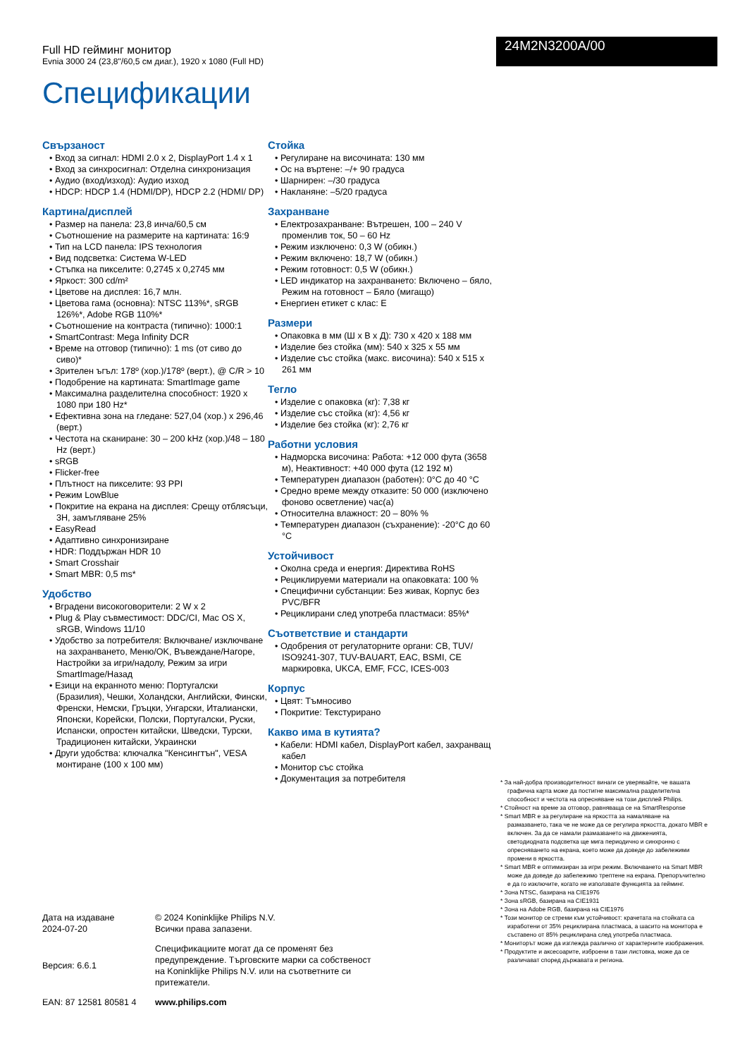Full HD гейминг монитор
Evnia 3000 24 (23,8"/60,5 см диаг.), 1920 x 1080 (Full HD)
24M2N3200A/00
Спецификации
Свързаност
• Вход за сигнал: HDMI 2.0 x 2, DisplayPort 1.4 x 1
• Вход за синхросигнал: Отделна синхронизация
• Аудио (вход/изход): Аудио изход
• HDCP: HDCP 1.4 (HDMI/DP), HDCP 2.2 (HDMI/ DP)
Картина/дисплей
• Размер на панела: 23,8 инча/60,5 см
• Съотношение на размерите на картината: 16:9
• Тип на LCD панела: IPS технология
• Вид подсветка: Система W-LED
• Стъпка на пикселите: 0,2745 x 0,2745 мм
• Яркост: 300 cd/m²
• Цветове на дисплея: 16,7 млн.
• Цветова гама (основна): NTSC 113%*, sRGB 126%*, Adobe RGB 110%*
• Съотношение на контраста (типично): 1000:1
• SmartContrast: Mega Infinity DCR
• Време на отговор (типично): 1 ms (от сиво до сиво)*
• Зрителен ъгъл: 178º (хор.)/178º (верт.), @ C/R > 10
• Подобрение на картината: SmartImage game
• Максимална разделителна способност: 1920 x 1080 при 180 Hz*
• Ефективна зона на гледане: 527,04 (хор.) x 296,46 (верт.)
• Честота на сканиране: 30 – 200 kHz (хор.)/48 – 180 Hz (верт.)
• sRGB
• Flicker-free
• Плътност на пикселите: 93 PPI
• Режим LowBlue
• Покритие на екрана на дисплея: Срещу отблясъци, 3H, замъгляване 25%
• EasyRead
• Адаптивно синхронизиране
• HDR: Поддържан HDR 10
• Smart Crosshair
• Smart MBR: 0,5 ms*
Удобство
• Вградени високоговорители: 2 W x 2
• Plug & Play съвместимост: DDC/CI, Mac OS X, sRGB, Windows 11/10
• Удобство за потребителя: Включване/ изключване на захранването, Меню/OK, Въвеждане/Нагоре, Настройки за игри/надолу, Режим за игри SmartImage/Назад
• Езици на екранното меню: Португалски (Бразилия), Чешки, Холандски, Английски, Фински, Френски, Немски, Гръцки, Унгарски, Италиански, Японски, Корейски, Полски, Португалски, Руски, Испански, опростен китайски, Шведски, Турски, Традиционен китайски, Украински
• Други удобства: ключалка "Кенсингтън", VESA монтиране (100 x 100 мм)
Стойка
• Регулиране на височината: 130 мм
• Ос на въртене: –/+ 90 градуса
• Шарнирен: –/30 градуса
• Накланяне: –5/20 градуса
Захранване
• Електрозахранване: Вътрешен, 100 – 240 V променлив ток, 50 – 60 Hz
• Режим изключено: 0,3 W (обикн.)
• Режим включено: 18,7 W (обикн.)
• Режим готовност: 0,5 W (обикн.)
• LED индикатор на захранването: Включено – бяло, Режим на готовност – Бяло (мигащо)
• Енергиен етикет с клас: E
Размери
• Опаковка в мм (Ш x В x Д): 730 x 420 x 188 мм
• Изделие без стойка (мм): 540 x 325 x 55 мм
• Изделие със стойка (макс. височина): 540 x 515 x 261 мм
Тегло
• Изделие с опаковка (кг): 7,38 кг
• Изделие със стойка (кг): 4,56 кг
• Изделие без стойка (кг): 2,76 кг
Работни условия
• Надморска височина: Работа: +12 000 фута (3658 м), Неактивност: +40 000 фута (12 192 м)
• Температурен диапазон (работен): 0°C до 40 °C
• Средно време между отказите: 50 000 (изключено фоново осветление) час(а)
• Относителна влажност: 20 – 80% %
• Температурен диапазон (съхранение): -20°C до 60 °C
Устойчивост
• Околна среда и енергия: Директива RoHS
• Рециклируеми материали на опаковката: 100 %
• Специфични субстанции: Без живак, Корпус без PVC/BFR
• Рециклирани след употреба пластмаси: 85%*
Съответствие и стандарти
• Одобрения от регулаторните органи: CB, TUV/ ISO9241-307, TUV-BAUART, EAC, BSMI, CE маркировка, UKCA, EMF, FCC, ICES-003
Корпус
• Цвят: Тъмносиво
• Покритие: Текстурирано
Какво има в кутията?
• Кабели: HDMI кабел, DisplayPort кабел, захранващ кабел
• Монитор със стойка
• Документация за потребителя
* За най-добра производителност винаги се уверявайте, че вашата графична карта може да постигне максимална разделителна способност и честота на опресняване на този дисплей Philips.
* Стойност на време за отговор, равняваща се на SmartResponse
* Smart MBR е за регулиране на яркостта за намаляване на размазването, така че не може да се регулира яркостта, докато MBR е включен. За да се намали размазването на движенията, светодиодната подсветка ще мига периодично и синхронно с опресняването на екрана, което може да доведе до забележими промени в яркостта.
* Smart MBR е оптимизиран за игри режим. Включването на Smart MBR може да доведе до забележимо трептене на екрана. Препоръчително е да го изключите, когато не използвате функцията за гейминг.
* Зона NTSC, базирана на CIE1976
* Зона sRGB, базирана на CIE1931
* Зона на Adobe RGB, базирана на CIE1976
* Този монитор се стреми към устойчивост: крачетата на стойката са изработени от 35% рециклирана пластмаса, а шасито на монитора е съставено от 85% рециклирана след употреба пластмаса.
* Мониторът може да изглежда различно от характерните изображения.
* Продуктите и аксесоарите, изброени в тази листовка, може да се различават според държавата и региона.
Дата на издаване
2024-07-20
© 2024 Koninklijke Philips N.V.
Всички права запазени.
Версия: 6.6.1
Спецификациите могат да се променят без предупреждение. Търговските марки са собственост на Koninklijke Philips N.V. или на съответните си притежатели.
EAN: 87 12581 80581 4
www.philips.com